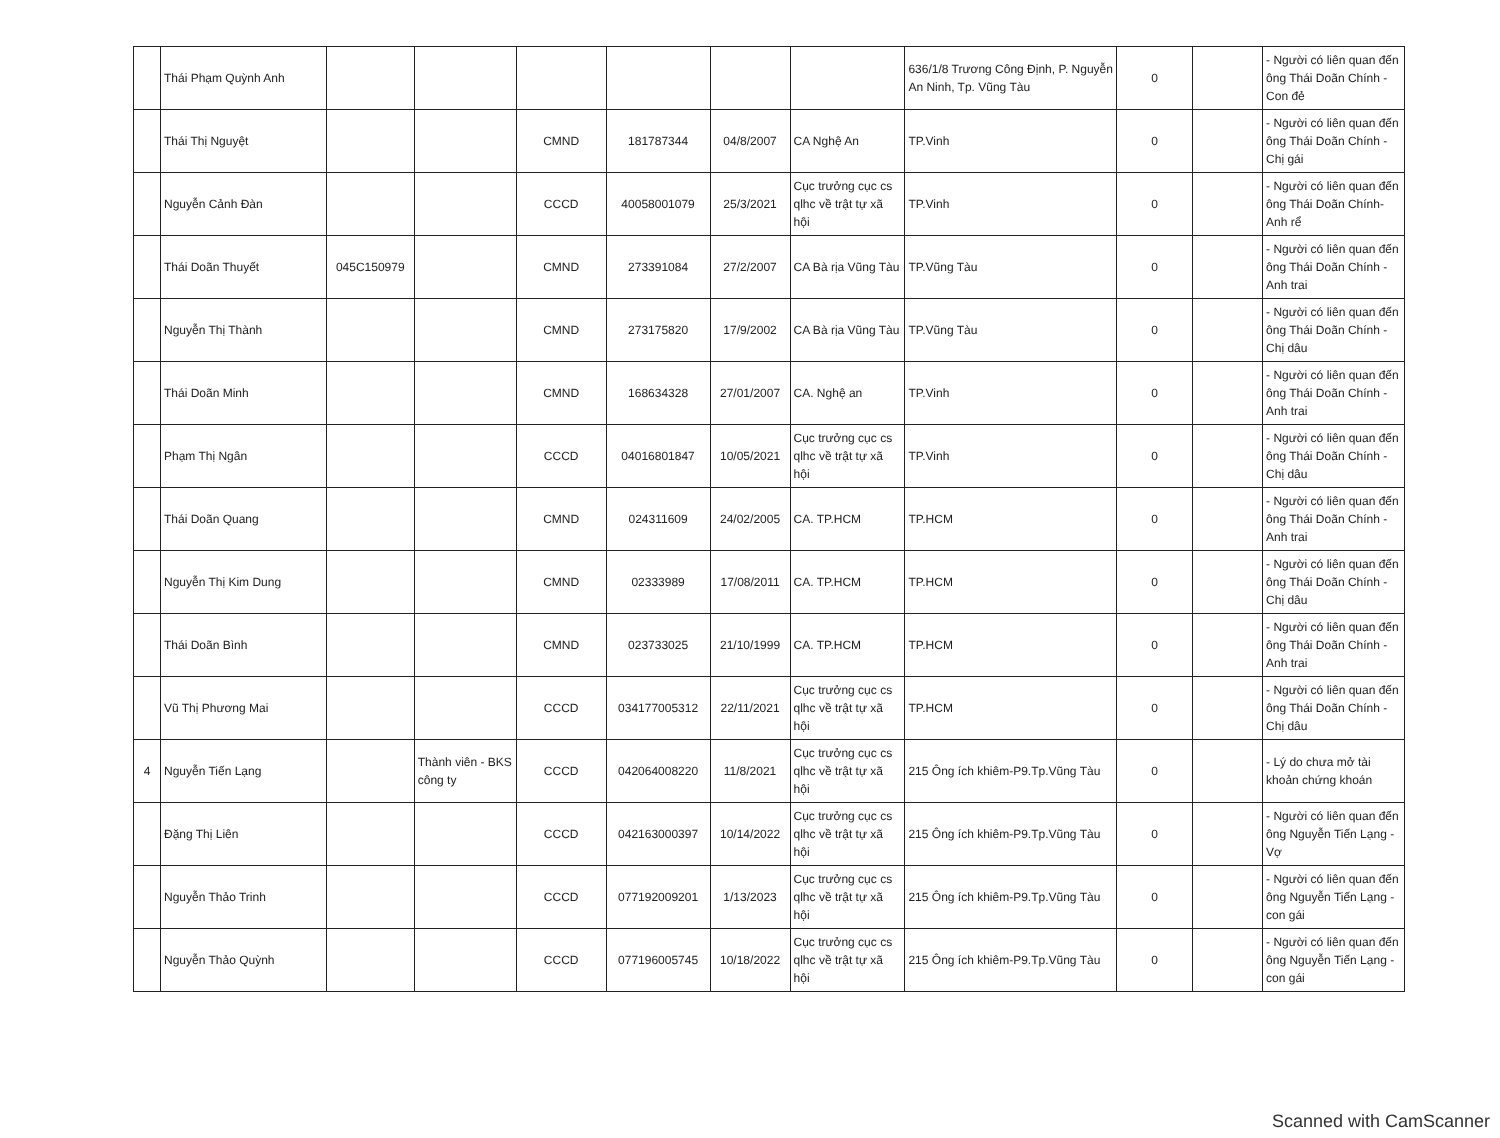| | Thái Phạm Quỳnh Anh | | | | | | | 636/1/8 Trương Công Định, P. Nguyễn An Ninh, Tp. Vũng Tàu | 0 | | - Người có liên quan đến ông Thái Doãn Chính - Con đẻ |
| | Thái Thị Nguyệt | | | CMND | 181787344 | 04/8/2007 | CA Nghệ An | TP.Vinh | 0 | | - Người có liên quan đến ông Thái Doãn Chính - Chị gái |
| | Nguyễn Cảnh Đàn | | | CCCD | 40058001079 | 25/3/2021 | Cục trưởng cục cs qlhc về trật tự xã hội | TP.Vinh | 0 | | - Người có liên quan đến ông Thái Doãn Chính- Anh rể |
| | Thái Doãn Thuyết | 045C150979 | | CMND | 273391084 | 27/2/2007 | CA Bà rịa Vũng Tàu | TP.Vũng Tàu | 0 | | - Người có liên quan đến ông Thái Doãn Chính - Anh trai |
| | Nguyễn Thị Thành | | | CMND | 273175820 | 17/9/2002 | CA Bà rịa Vũng Tàu | TP.Vũng Tàu | 0 | | - Người có liên quan đến ông Thái Doãn Chính - Chị dâu |
| | Thái Doãn Minh | | | CMND | 168634328 | 27/01/2007 | CA. Nghệ an | TP.Vinh | 0 | | - Người có liên quan đến ông Thái Doãn Chính - Anh trai |
| | Phạm Thị Ngân | | | CCCD | 04016801847 | 10/05/2021 | Cục trưởng cục cs qlhc về trật tự xã hội | TP.Vinh | 0 | | - Người có liên quan đến ông Thái Doãn Chính - Chị dâu |
| | Thái Doãn Quang | | | CMND | 024311609 | 24/02/2005 | CA. TP.HCM | TP.HCM | 0 | | - Người có liên quan đến ông Thái Doãn Chính - Anh trai |
| | Nguyễn Thị Kim Dung | | | CMND | 02333989 | 17/08/2011 | CA. TP.HCM | TP.HCM | 0 | | - Người có liên quan đến ông Thái Doãn Chính - Chị dâu |
| | Thái Doãn Bình | | | CMND | 023733025 | 21/10/1999 | CA. TP.HCM | TP.HCM | 0 | | - Người có liên quan đến ông Thái Doãn Chính - Anh trai |
| | Vũ Thị Phương Mai | | | CCCD | 034177005312 | 22/11/2021 | Cục trưởng cục cs qlhc về trật tự xã hội | TP.HCM | 0 | | - Người có liên quan đến ông Thái Doãn Chính - Chị dâu |
| 4 | Nguyễn Tiến Lạng | | Thành viên - BKS công ty | CCCD | 042064008220 | 11/8/2021 | Cục trưởng cục cs qlhc về trật tự xã hội | 215 Ông ích khiêm-P9.Tp.Vũng Tàu | 0 | | - Lý do chưa mở tài khoản chứng khoán |
| | Đặng Thị Liên | | | CCCD | 042163000397 | 10/14/2022 | Cục trưởng cục cs qlhc về trật tự xã hội | 215 Ông ích khiêm-P9.Tp.Vũng Tàu | 0 | | - Người có liên quan đến ông Nguyễn Tiến Lạng - Vợ |
| | Nguyễn Thảo Trinh | | | CCCD | 077192009201 | 1/13/2023 | Cục trưởng cục cs qlhc về trật tự xã hội | 215 Ông ích khiêm-P9.Tp.Vũng Tàu | 0 | | - Người có liên quan đến ông Nguyễn Tiến Lạng - con gái |
| | Nguyễn Thảo Quỳnh | | | CCCD | 077196005745 | 10/18/2022 | Cục trưởng cục cs qlhc về trật tự xã hội | 215 Ông ích khiêm-P9.Tp.Vũng Tàu | 0 | | - Người có liên quan đến ông Nguyễn Tiến Lạng - con gái |
Scanned with CamScanner